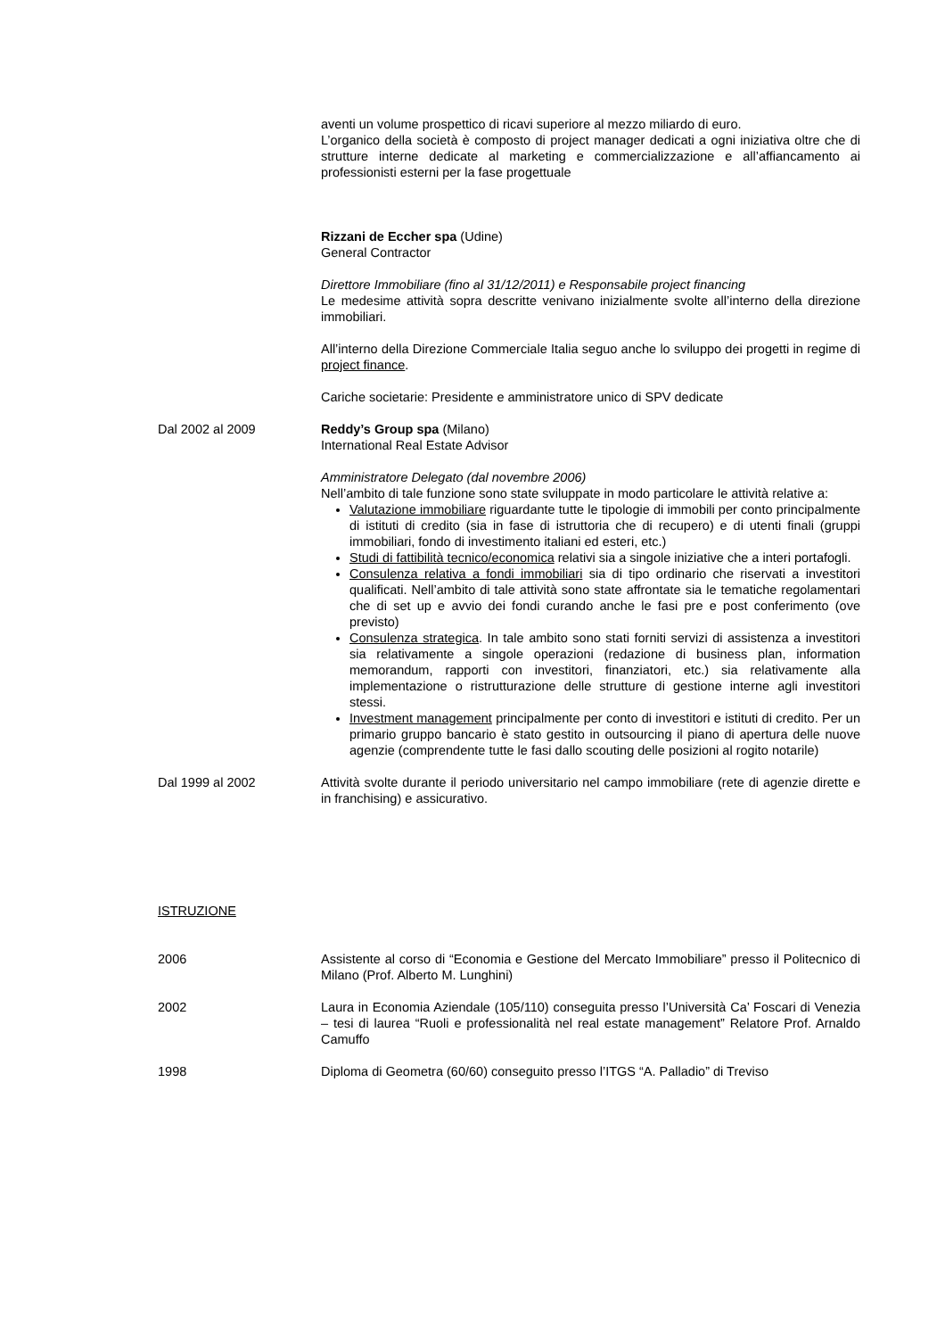aventi un volume prospettico di ricavi superiore al mezzo miliardo di euro.
L’organico della società è composto di project manager dedicati a ogni iniziativa oltre che di strutture interne dedicate al marketing e commercializzazione e all’affiancamento ai professionisti esterni per la fase progettuale
Rizzani de Eccher spa (Udine)
General Contractor
Direttore Immobiliare (fino al 31/12/2011) e Responsabile project financing
Le medesime attività sopra descritte venivano inizialmente svolte all’interno della direzione immobiliari.
All’interno della Direzione Commerciale Italia seguo anche lo sviluppo dei progetti in regime di project finance.
Cariche societarie: Presidente e amministratore unico di SPV dedicate
Dal 2002 al 2009 Reddy’s Group spa (Milano)
International Real Estate Advisor
Amministratore Delegato (dal novembre 2006)
Nell’ambito di tale funzione sono state sviluppate in modo particolare le attività relative a:
Valutazione immobiliare riguardante tutte le tipologie di immobili per conto principalmente di istituti di credito (sia in fase di istruttoria che di recupero) e di utenti finali (gruppi immobiliari, fondo di investimento italiani ed esteri, etc.)
Studi di fattibilità tecnico/economica relativi sia a singole iniziative che a interi portafogli.
Consulenza relativa a fondi immobiliari sia di tipo ordinario che riservati a investitori qualificati. Nell’ambito di tale attività sono state affrontate sia le tematiche regolamentari che di set up e avvio dei fondi curando anche le fasi pre e post conferimento (ove previsto)
Consulenza strategica. In tale ambito sono stati forniti servizi di assistenza a investitori sia relativamente a singole operazioni (redazione di business plan, information memorandum, rapporti con investitori, finanziatori, etc.) sia relativamente alla implementazione o ristrutturazione delle strutture di gestione interne agli investitori stessi.
Investment management principalmente per conto di investitori e istituti di credito. Per un primario gruppo bancario è stato gestito in outsourcing il piano di apertura delle nuove agenzie (comprendente tutte le fasi dallo scouting delle posizioni al rogito notarile)
Dal 1999 al 2002 Attività svolte durante il periodo universitario nel campo immobiliare (rete di agenzie dirette e in franchising) e assicurativo.
ISTRUZIONE
2006 Assistente al corso di “Economia e Gestione del Mercato Immobiliare” presso il Politecnico di Milano (Prof. Alberto M. Lunghini)
2002 Laura in Economia Aziendale (105/110) conseguita presso l’Università Ca’ Foscari di Venezia – tesi di laurea “Ruoli e professionalità nel real estate management” Relatore Prof. Arnaldo Camuffo
1998 Diploma di Geometra (60/60) conseguito presso l’ITGS “A. Palladio” di Treviso